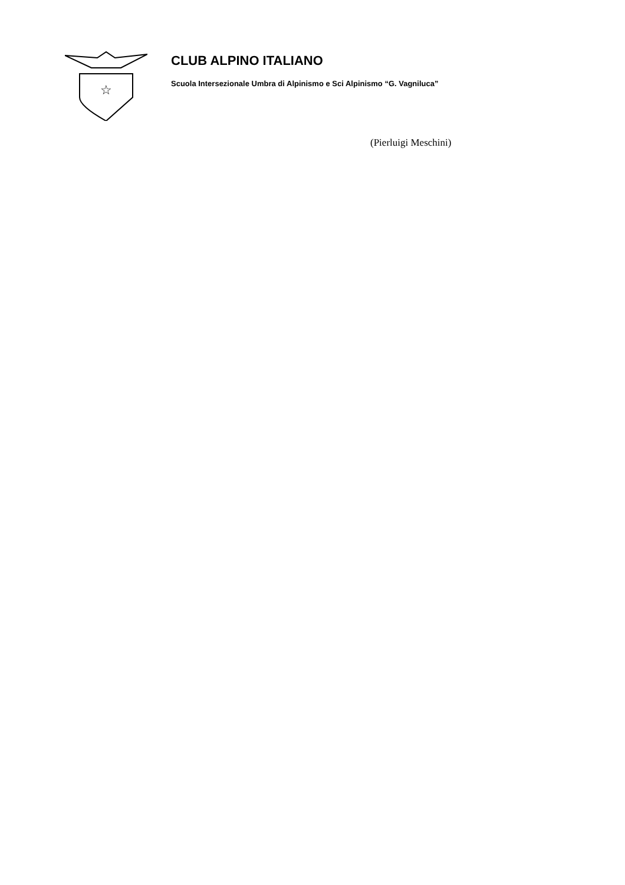☆
CLUB ALPINO ITALIANO
Scuola Intersezionale Umbra di Alpinismo e Sci Alpinismo “G. Vagniluca”
(Pierluigi Meschini)